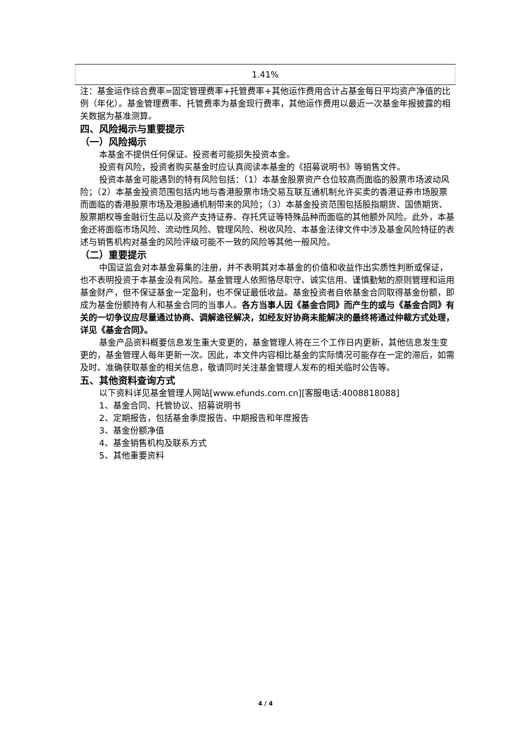| 1.41% |
注：基金运作综合费率=固定管理费率+托管费率+其他运作费用合计占基金每日平均资产净值的比例（年化）。基金管理费率、托管费率为基金现行费率，其他运作费用以最近一次基金年报披露的相关数据为基准测算。
四、风险揭示与重要提示
（一）风险揭示
本基金不提供任何保证。投资者可能损失投资本金。
投资有风险，投资者购买基金时应认真阅读本基金的《招募说明书》等销售文件。
投资本基金可能遇到的特有风险包括：（1）本基金股票资产仓位较高而面临的股票市场波动风险；（2）本基金投资范围包括内地与香港股票市场交易互联互通机制允许买卖的香港证券市场股票而面临的香港股票市场及港股通机制带来的风险；（3）本基金投资范围包括股指期货、国债期货、股票期权等金融衍生品以及资产支持证券、存托凭证等特殊品种而面临的其他额外风险。此外，本基金还将面临市场风险、流动性风险、管理风险、税收风险、本基金法律文件中涉及基金风险特征的表述与销售机构对基金的风险评级可能不一致的风险等其他一般风险。
（二）重要提示
中国证监会对本基金募集的注册，并不表明其对本基金的价值和收益作出实质性判断或保证，也不表明投资于本基金没有风险。基金管理人依照恪尽职守、诚实信用、谨慎勤勉的原则管理和运用基金财产，但不保证基金一定盈利，也不保证最低收益。基金投资者自依基金合同取得基金份额，即成为基金份额持有人和基金合同的当事人。各方当事人因《基金合同》而产生的或与《基金合同》有关的一切争议应尽量通过协商、调解途径解决，如经友好协商未能解决的最终将通过仲裁方式处理，详见《基金合同》。
基金产品资料概要信息发生重大变更的，基金管理人将在三个工作日内更新，其他信息发生变更的，基金管理人每年更新一次。因此，本文件内容相比基金的实际情况可能存在一定的滞后，如需及时、准确获取基金的相关信息，敬请同时关注基金管理人发布的相关临时公告等。
五、其他资料查询方式
以下资料详见基金管理人网站[www.efunds.com.cn][客服电话:4008818088]
1、基金合同、托管协议、招募说明书
2、定期报告，包括基金季度报告、中期报告和年度报告
3、基金份额净值
4、基金销售机构及联系方式
5、其他重要资料
4 / 4